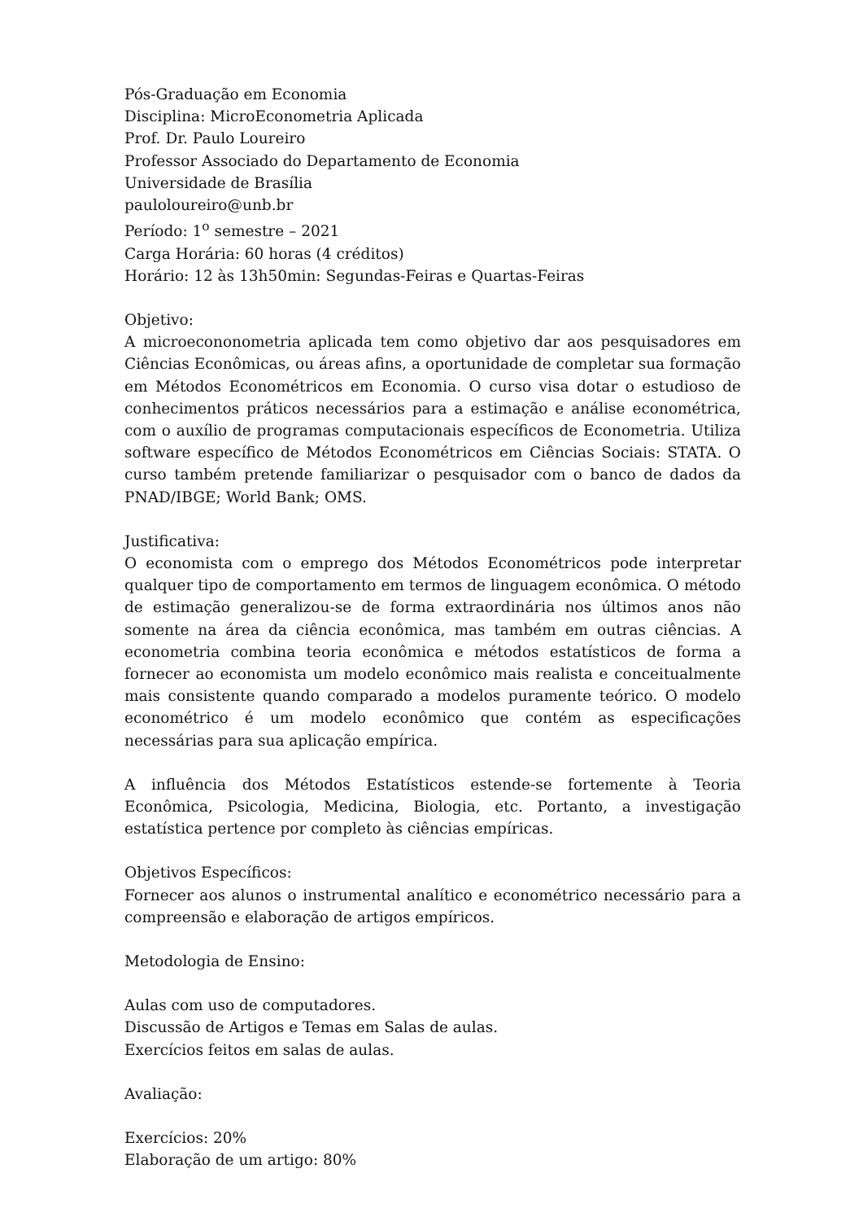Pós-Graduação em Economia
Disciplina: MicroEconometria Aplicada
Prof. Dr. Paulo Loureiro
Professor Associado do Departamento de Economia
Universidade de Brasília
pauloloureiro@unb.br
Período: 1<sup>o</sup> semestre – 2021
Carga Horária: 60 horas (4 créditos)
Horário: 12 às 13h50min: Segundas-Feiras e Quartas-Feiras
Objetivo:
A microecononometria aplicada tem como objetivo dar aos pesquisadores em Ciências Econômicas, ou áreas afins, a oportunidade de completar sua formação em Métodos Econométricos em Economia. O curso visa dotar o estudioso de conhecimentos práticos necessários para a estimação e análise econométrica, com o auxílio de programas computacionais específicos de Econometria. Utiliza software específico de Métodos Econométricos em Ciências Sociais: STATA. O curso também pretende familiarizar o pesquisador com o banco de dados da PNAD/IBGE; World Bank; OMS.
Justificativa:
O economista com o emprego dos Métodos Econométricos pode interpretar qualquer tipo de comportamento em termos de linguagem econômica. O método de estimação generalizou-se de forma extraordinária nos últimos anos não somente na área da ciência econômica, mas também em outras ciências. A econometria combina teoria econômica e métodos estatísticos de forma a fornecer ao economista um modelo econômico mais realista e conceitualmente mais consistente quando comparado a modelos puramente teórico. O modelo econométrico é um modelo econômico que contém as especificações necessárias para sua aplicação empírica.
A influência dos Métodos Estatísticos estende-se fortemente à Teoria Econômica, Psicologia, Medicina, Biologia, etc. Portanto, a investigação estatística pertence por completo às ciências empíricas.
Objetivos Específicos:
Fornecer aos alunos o instrumental analítico e econométrico necessário para a compreensão e elaboração de artigos empíricos.
Metodologia de Ensino:
Aulas com uso de computadores.
Discussão de Artigos e Temas em Salas de aulas.
Exercícios feitos em salas de aulas.
Avaliação:
Exercícios: 20%
Elaboração de um artigo: 80%